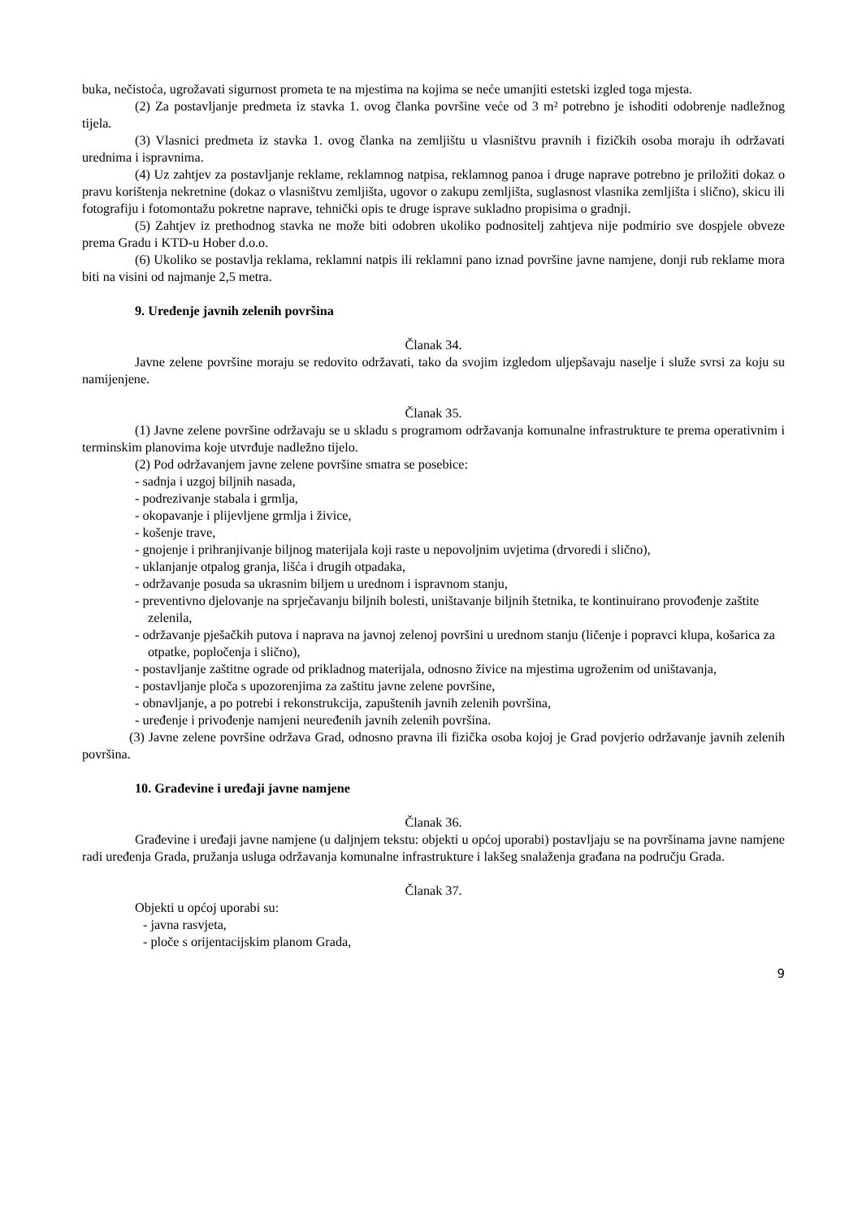buka, nečistoća, ugrožavati sigurnost prometa te na mjestima na kojima se neće umanjiti estetski izgled toga mjesta.
(2) Za postavljanje predmeta iz stavka 1. ovog članka površine veće od 3 m² potrebno je ishoditi odobrenje nadležnog tijela.
(3) Vlasnici predmeta iz stavka 1. ovog članka na zemljištu u vlasništvu pravnih i fizičkih osoba moraju ih održavati urednima i ispravnima.
(4) Uz zahtjev za postavljanje reklame, reklamnog natpisa, reklamnog panoa i druge naprave potrebno je priložiti dokaz o pravu korištenja nekretnine (dokaz o vlasništvu zemljišta, ugovor o zakupu zemljišta, suglasnost vlasnika zemljišta i slično), skicu ili fotografiju i fotomontažu pokretne naprave, tehnički opis te druge isprave sukladno propisima o gradnji.
(5) Zahtjev iz prethodnog stavka ne može biti odobren ukoliko podnositelj zahtjeva nije podmirio sve dospjele obveze prema Gradu i KTD-u Hober d.o.o.
(6) Ukoliko se postavlja reklama, reklamni natpis ili reklamni pano iznad površine javne namjene, donji rub reklame mora biti na visini od najmanje 2,5 metra.
9. Uređenje javnih zelenih površina
Članak 34.
Javne zelene površine moraju se redovito održavati, tako da svojim izgledom uljepšavaju naselje i služe svrsi za koju su namijenjene.
Članak 35.
(1) Javne zelene površine održavaju se u skladu s programom održavanja komunalne infrastrukture te prema operativnim i terminskim planovima koje utvrđuje nadležno tijelo.
(2) Pod održavanjem javne zelene površine smatra se posebice:
- sadnja i uzgoj biljnih nasada,
- podrezivanje stabala i grmlja,
- okopavanje i plijevljene grmlja i živice,
- košenje trave,
- gnojenje i prihranjivanje biljnog materijala koji raste u nepovoljnim uvjetima (drvoredi i slično),
- uklanjanje otpalog granja, lišća i drugih otpadaka,
- održavanje posuda sa ukrasnim biljem u urednom i ispravnom stanju,
- preventivno djelovanje na sprječavanju biljnih bolesti, uništavanje biljnih štetnika, te kontinuirano provođenje zaštite zelenila,
- održavanje pješačkih putova i naprava na javnoj zelenoj površini u urednom stanju (ličenje i popravci klupa, košarica za otpatke, popločenja i slično),
- postavljanje zaštitne ograde od prikladnog materijala, odnosno živice na mjestima ugroženim od uništavanja,
- postavljanje ploča s upozorenjima za zaštitu javne zelene površine,
- obnavljanje, a po potrebi i rekonstrukcija, zapuštenih javnih zelenih površina,
- uređenje i privođenje namjeni neuređenih javnih zelenih površina.
(3) Javne zelene površine održava Grad, odnosno pravna ili fizička osoba kojoj je Grad povjerio održavanje javnih zelenih površina.
10. Građevine i uređaji javne namjene
Članak 36.
Građevine i uređaji javne namjene (u daljnjem tekstu: objekti u općoj uporabi) postavljaju se na površinama javne namjene radi uređenja Grada, pružanja usluga održavanja komunalne infrastrukture i lakšeg snalaženja građana na području Grada.
Članak 37.
Objekti u općoj uporabi su:
- javna rasvjeta,
- ploče s orijentacijskim planom Grada,
9